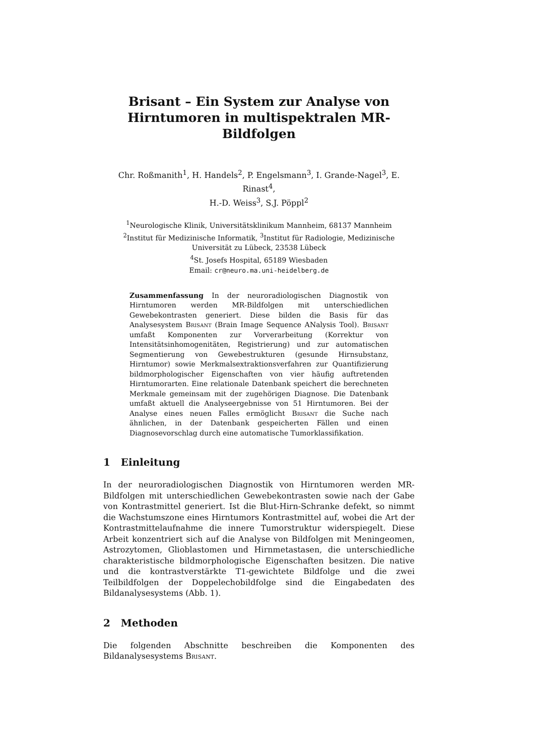Brisant – Ein System zur Analyse von
Hirntumoren in multispektralen MR-Bildfolgen
Chr. Roßmanith<sup>1</sup>, H. Handels<sup>2</sup>, P. Engelsmann<sup>3</sup>, I. Grande-Nagel<sup>3</sup>, E. Rinast<sup>4</sup>,
H.-D. Weiss<sup>3</sup>, S.J. Pöppl<sup>2</sup>
<sup>1</sup> Neurologische Klinik, Universitätsklinikum Mannheim, 68137 Mannheim
<sup>2</sup> Institut für Medizinische Informatik, <sup>3</sup>Institut für Radiologie, Medizinische
Universität zu Lübeck, 23538 Lübeck
<sup>4</sup> St. Josefs Hospital, 65189 Wiesbaden
Email: cr@neuro.ma.uni-heidelberg.de
Zusammenfassung In der neuroradiologischen Diagnostik von Hirntumoren werden MR-Bildfolgen mit unterschiedlichen Gewebekontrasten generiert. Diese bilden die Basis für das Analysesystem Brisant (Brain Image Sequence ANalysis Tool). Brisant umfaßt Komponenten zur Vorverarbeitung (Korrektur von Intensitätsinhomogenitäten, Registrierung) und zur automatischen Segmentierung von Gewebestrukturen (gesunde Hirnsubstanz, Hirntumor) sowie Merkmalsextraktionsverfahren zur Quantifizierung bildmorphologischer Eigenschaften von vier häufig auftretenden Hirntumorarten. Eine relationale Datenbank speichert die berechneten Merkmale gemeinsam mit der zugehörigen Diagnose. Die Datenbank umfaßt aktuell die Analyseergebnisse von 51 Hirntumoren. Bei der Analyse eines neuen Falles ermöglicht Brisant die Suche nach ähnlichen, in der Datenbank gespeicherten Fällen und einen Diagnosevorschlag durch eine automatische Tumorklassifikation.
1 Einleitung
In der neuroradiologischen Diagnostik von Hirntumoren werden MR-Bildfolgen mit unterschiedlichen Gewebekontrasten sowie nach der Gabe von Kontrastmittel generiert. Ist die Blut-Hirn-Schranke defekt, so nimmt die Wachstumszone eines Hirntumors Kontrastmittel auf, wobei die Art der Kontrastmittelaufnahme die innere Tumorstruktur widerspiegelt. Diese Arbeit konzentriert sich auf die Analyse von Bildfolgen mit Meningeomen, Astrozytomen, Glioblastomen und Hirnmetastasen, die unterschiedliche charakteristische bildmorphologische Eigenschaften besitzen. Die native und die kontrastverstärkte T1-gewichtete Bildfolge und die zwei Teilbildfolgen der Doppelechobildfolge sind die Eingabedaten des Bildanalysesystems (Abb. 1).
2 Methoden
Die folgenden Abschnitte beschreiben die Komponenten des Bildanalysesystems Brisant.